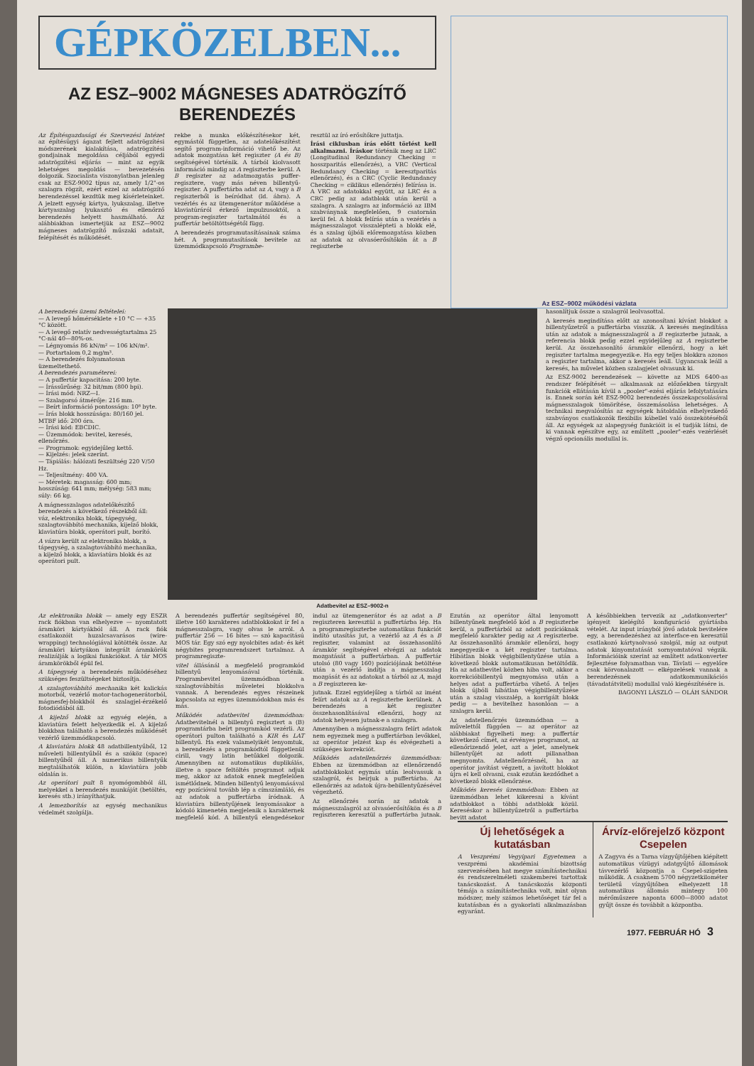GÉPKÖZELBEN...
AZ ESZ–9002 MÁGNESES ADATRÖGZÍTŐ BERENDEZÉS
Az Építésgazdasági és Szervezési Intézet az építésügyi ágazat fejlett adatrögzítési módszerének kialakítása, adatrögzítési gondjainak megoldása céljából egyedi adatrögzítési eljárás — mint az egyik lehetséges megoldás — bevezetésén dolgozik. Szocialista viszonylatban jelenleg csak az ESZ-9002 típus az, amely 1/2"-os szalagra rögzít, ezért ezzel az adatrögzítő berendezéssel kezdtük meg kísérleteinket. A jelzett egység kártya, lyukszalag, illetve kártyaszalag lyukasztó és ellenőrző berendezés helyett használható. Az alábbiakban ismertetjük az ESZ—9002 mágneses adatrögzítő műszaki adatait, felépítését és működését.
rekbe a munka előkészítésekor két, egymástól független, az adatelőkészítést segítő program-információ vihető be. Az adatok mozgatása két regiszter (A és B) segítségével történik. A tárból kiolvasott információ mindig az A regiszterbe kerül. A B regiszter az adatmozgatás puffer-regisztere, vagy más néven billentyű-regiszter. A puffertárba adat az A, vagy a B regiszterből is beíródhat (ld. ábra). A vezérlés és az ütemgenerátor működése a klaviatúráról érkező impulzusoktól, a program-regiszter tartalmától és a puffertár betöltöttségétől függ.
A berendezés programutasításainak száma hét. A programutasítások bevitele az üzemmódkapcsoló Programbe-
resztül az író erősítőkre juttatja.
Írási ciklusban írás előtt törlést kell alkalmazni. Íráskor történik meg az LRC (Longitudinal Redundancy Checking = hosszparitás ellenőrzés), a VRC (Vertical Redundancy Checking = keresztparitás ellenőrzés), és a CRC (Cyclic Redundancy Checking = ciklikus ellenőrzés) felírása is. A VRC az adatokkal együtt, az LRC és a CRC pedig az adatblokk után kerül a szalagra. A szalagra az információ az IBM szabványnak megfelelően, 9 csatornán kerül fel. A blokk felírás után a vezérlés a mágnesszalagot visszalépteti a blokk elé, és a szalag újbóli előremozgatása közben az adatok az olvasóerősítőkön át a B regiszterbe
Az ESZ–9002 működési vázlata
A berendezés üzemi feltételei:
— A levegő hőmérséklete +10 °C — +35 °C között.
— A levegő relatív nedvességtartalma 25 °C-nál 40—80%-os.
— Légnyomás 86 kN/m² — 106 kN/m².
— Portartalom 0,2 mg/m³.
— A berendezés folyamatosan üzemeltethető.
A berendezés paraméterei:
— A puffertár kapacitása: 200 byte.
— Írássűrűség: 32 bit/mm (800 bpi).
— Írási mód: NRZ—I.
— Szalagorsó átmérője: 216 mm.
— Beírt információ pontossága: 10⁸ byte.
— Írás blokk hosszúsága: 80/160 jel.
MTBF idő: 200 óra.
— Írási kód: EBCDIC.
— Üzemmódok: bevitel, keresés, ellenőrzés.
— Programok: egyidejűleg kettő.
— Kijelzés: jelek szerint.
— Tápiálás: hálózati feszültség 220 V/50 Hz.
— Teljesítmény: 400 VA.
— Méretek: magasság: 600 mm; hosszúság: 641 mm; mélység: 583 mm; súly: 66 kg.
A mágnesszalagos adatelőkészítő berendezés a következő részekből áll: váz, elektronika blokk, tápegység, szalagtovábbító mechanika, kijelző blokk, klaviatúra blokk, operátori pult, borító.
A vázra került az elektronika blokk, a tápegység, a szalagtovábbító mechanika, a kijelző blokk, a klaviatúra blokk és az operátori pult.
Adatbevitel az ESZ–9002-n
hasonlítjuk össze a szalagról leolvasottal.
A keresés megindítása előtt az azonosítani kívánt blokkot a billentyűzetről a puffertárba visszük. A keresés megindítása után az adatok a mágnesszalagról a B regiszterbe jutnak, a referencia blokk pedig ezzel egyidejűleg az A regiszterbe kerül. Az összehasonlító áramkör ellenőrzi, hogy a két regiszter tartalma megegyezik-e. Ha egy teljes blokkra azonos a regiszter tartalma, akkor a keresés leáll. Ugyancsak leáll a keresés, ha művelet közben szalagjelet olvasunk ki.
Az ESZ-9002 berendezések — követte az MDS 6400-as rendszer felépítését — alkalmasak az előzőekben tárgyalt funkciók ellátásán kívül a „pooler"-ezési eljárás lefolytatására is. Ennek során két ESZ-9002 berendezés összekapcsolásával mágnesszalagok tömörítése, összemásolása lehetséges. A technikai megvalósítás az egységek hátoldalán elhelyezkedő szabványos csatlakozók flexibilis kábellel való összekötéséből áll. Az egységek az alapegység funkcióit is el tudják látni, de ki vannak egészítve egy, az említett „pooler"-ezés vezérlését végző opcionális modullal is.
Az elektronika blokk — amely egy ESZR rack fiókban van elhelyezve — nyomtatott áramköri kártyákból áll. A rack fiók csatlakozóit huzalcsavarásos (wire-wrapping) technológiával kötötték össze. Az áramköri kártyákon integrált áramkörök realizálják a logikai funkciókat. A tár MOS áramkörökből épül fel.
A tápegység a berendezés működéséhez szükséges feszültségeket biztosítja.
A szalagtovábbító mechanika két kalickás motorból, vezérlő motor-tachogenerátorból, mágnesfej-blokkból és szalagjel-érzékelő fotodiódából áll.
A kijelző blokk az egység elején, a klaviatúra felett helyezkedik el. A kijelző blokkban található a berendezés működését vezérlő üzemmódkapcsoló.
A klaviatúra blokk 48 adatbillentyűből, 12 műveleti billentyűből és a szóköz (space) billentyűből áll. A numerikus billentyűk megtalálhatók külön, a klaviatúra jobb oldalán is.
Az operátori pult 8 nyomógombból áll, melyekkel a berendezés munkáját (betöltés, keresés stb.) irányíthatjuk.
A lemezborítás az egység mechanikus védelmét szolgálja.
A berendezés puffertár segítségével 80, illetve 160 karakteres adatblokkokat ír fel a mágnesszalagra, vagy olvas le arról. A puffertár 256 — 16 bites — szó kapacitású MOS tár. Egy szó egy nyolcbites adat- és két négybites programrendszert tartalmaz. A programregiszte-
vitel állásánál a megfelelő programkód billentyű lenyomásával történik. Programbevitel üzemmódban a szalagtovábbítás műveletei blokkolva vannak. A berendezés egyes részeinek kapcsolata az egyes üzemmódokban más és más.
Működés adatbevitel üzemmódban: Adatbevitelnél a billentyű regisztert a (B) programtárba beírt programkód vezérli. Az operátori pulton található a KIR és LAT billentyű. Ha ezek valamelyikét lenyomtuk, a berendezés a programkódtól függetlenül cirill, vagy latin betűkkel dolgozik. Amennyiben az automatikus duplikálás, illetve a space feltöltés programot adjuk meg, akkor az adatok ennek megfelelően ismétlődnek. Minden billentyű lenyomásával egy pozícióval tovább lép a címszámláló, és az adatok a puffertárba íródnak. A klaviatúra billentyűjének lenyomásakor a kódoló kimenetén megjelenik a karakternek megfelelő kód. A billentyű elengedésekor indul az ütemgenerátor és az adat a B regiszteren keresztül a puffertárba lép. Ha a programregiszterbe automatikus funkciót indító utasítás jut, a vezérlő az A és a B regiszter, valamint az összehasonlító áramkör segítségével elvégzi az adatok mozgatását a puffertárban. A puffertár utolsó (80 vagy 160) pozíciójának betöltése után a vezérlő indítja a mágnesszalag mozgását és az adatokat a tárból az A, majd a B regiszteren ke-
jutnak. Ezzel egyidejűleg a tárból az imént felírt adatok az A regiszterbe kerülnek. A berendezés a két regiszter összehasonlításával ellenőrzi, hogy az adatok helyesen jutnak-e a szalagra.
Amennyiben a mágnesszalagra felírt adatok nem egyeznek meg a puffertárban levőkkel, az operátor jelzést kap és elvégezheti a szükséges korrekciót.
Működés adatellenőrzés üzemmódban: Ebben az üzemmódban az ellenőrzendő adatblokkokat egymás után leolvassuk a szalagról, és beírjuk a puffertárba. Az ellenőrzés az adatok újra-bebillentyűzésével végezhető.
Az ellenőrzés során az adatok a mágnesszalagról az olvasóerősítőkön és a B regiszteren keresztül a puffertárba jutnak. Ezután az operátor által lenyomott billentyűnek megfelelő kód a B regiszterbe kerül, a puffertárból az adott pozícióknak megfelelő karakter pedig az A regiszterbe. Az összehasonlító áramkör ellenőrzi, hogy megegyezik-e a két regiszter tartalma. Hibátlan blokk végigbillentyűzése után a következő blokk automatikusan betöltődik. Ha az adatbevitel közben hiba volt, akkor a korrekcióbillentyű megnyomása után a helyes adat a puffertárba vihető. A teljes blokk újbóli hibátlan végigbillentyűzése után a szalag visszalép, a korrigált blokk pedig — a bevitelhez hasonlóan — a szalagra kerül.
Az adatellenőrzés üzemmódban — a művelettől függően — az operátor az alábbiakat figyelheti meg: a puffertár következő címét, az érvényes programot, az ellenőrizendő jelet, azt a jelet, amelynek billentyűjét az adott pillanatban megnyomta. Adatellenőrzésnél, ha az operátor javítást végzett, a javított blokkot újra el kell olvasni, csak ezután kezdődhet a következő blokk ellenőrzése.
Működés keresés üzemmódban: Ebben az üzemmódban lehet kikeresni a kívánt adatblokkot a többi adatblokk közül. Kereséskor a billentyűzetről a puffertárba bevitt adatot
A későbbiekben tervezik az „adatkonverter" igényeit kielégítő konfiguráció gyártásba vételét. Az input irányból jövő adatok bevitelére egy, a berendezéshez az interface-en keresztül csatlakozó kártyaolvasó szolgál, míg az output adatok kinyomtatását sornyomtatóval végzik. Információink szerint az említett adatkonverter fejlesztése folyamatban van. Távlati — egyelőre csak körvonalazott — elképzelések vannak a berendezésnek adatkommunikációs (távadatátviteli) modullal való kiegészítésére is.
BAGONYI LÁSZLÓ — OLÁH SÁNDOR
Új lehetőségek a kutatásban
A Veszprémi Vegyipari Egyetemen a veszprémi akadémiai bizottság szervezésében hat megye számítástechnikai és rendszerelméleti szakemberei tartottak tanácskozást. A tanácskozás központi témája a számítástechnika volt, mint olyan módszer, mely számos lehetőséget tár fel a kutatásban és a gyakorlati alkalmazásban egyaránt.
Árvíz-előrejelző központ Csepelen
A Zagyva és a Tarna vízgyűjtőjében kiépített automatikus vízügyi adatgyűjtő állomások távvezérlő központja a Csepel-szigeten működik. A csaknem 5700 négyzetkilométer területű vízgyűjtőben elhelyezett 18 automatikus állomás mintegy 100 mérőműszere naponta 6000—8000 adatot gyűjt össze és továbbít a központba.
1977. FEBRUÁR HÓ 3